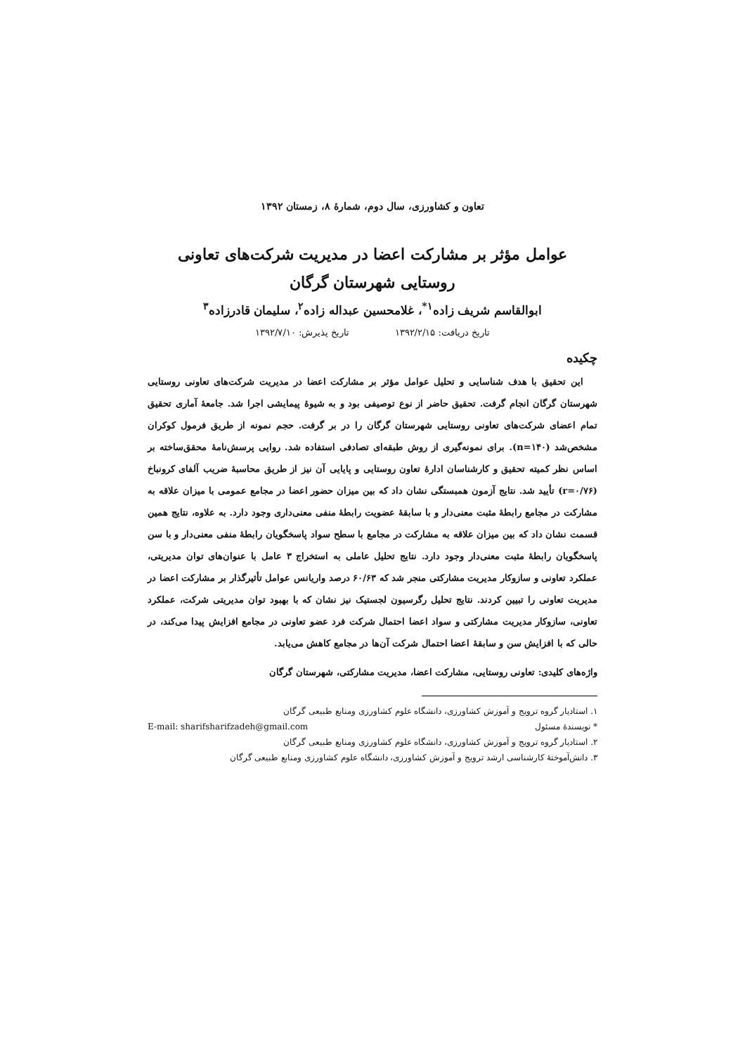تعاون و کشاورزی، سال دوم، شمارۀ ۸، زمستان ۱۳۹۲
عوامل مؤثر بر مشارکت اعضا در مدیریت شرکت‌های تعاونی
روستایی شهرستان گرگان
ابوالقاسم شریف زاده<sup>۱*</sup>، غلامحسین عبداله زاده<sup>۲</sup>، سلیمان قادرزاده<sup>۳</sup>
تاریخ دریافت: ۱۳۹۲/۲/۱۵ تاریخ پذیرش: ۱۳۹۲/۷/۱۰
چکیده
این تحقیق با هدف شناسایی و تحلیل عوامل مؤثر بر مشارکت اعضا در مدیریت شرکت‌های تعاونی روستایی شهرستان گرگان انجام گرفت. تحقیق حاضر از نوع توصیفی بود و به شیوۀ پیمایشی اجرا شد. جامعۀ آماری تحقیق تمام اعضای شرکت‌های تعاونی روستایی شهرستان گرگان را در بر گرفت. حجم نمونه از طریق فرمول کوکران مشخص‌شد (n=۱۴۰). برای نمونه‌گیری از روش طبقه‌ای تصادفی استفاده شد. روایی پرسش‌نامۀ محقق‌ساخته بر اساس نظر کمیته تحقیق و کارشناسان ادارۀ تعاون روستایی و پایایی آن نیز از طریق محاسبۀ ضریب آلفای کرونباخ (r=۰/۷۶) تأیید شد. نتایج آزمون همبستگی نشان داد که بین میزان حضور اعضا در مجامع عمومی با میزان علاقه به مشارکت در مجامع رابطۀ مثبت معنی‌دار و با سابقۀ عضویت رابطۀ منفی معنی‌داری وجود دارد. به علاوه، نتایج همین قسمت نشان داد که بین میزان علاقه به مشارکت در مجامع با سطح سواد پاسخگویان رابطۀ منفی معنی‌دار و با سن پاسخگویان رابطۀ مثبت معنی‌دار وجود دارد. نتایج تحلیل عاملی به استخراج ۳ عامل با عنوان‌های توان مدیریتی، عملکرد تعاونی و سازوکار مدیریت مشارکتی منجر شد که ۶۰/۶۳ درصد واریانس عوامل تأثیرگذار بر مشارکت اعضا در مدیریت تعاونی را تبیین کردند. نتایج تحلیل رگرسیون لجستیک نیز نشان که با بهبود توان مدیریتی شرکت، عملکرد تعاونی، سازوکار مدیریت مشارکتی و سواد اعضا احتمال شرکت فرد عضو تعاونی در مجامع افزایش پیدا می‌کند، در حالی که با افزایش سن و سابقۀ اعضا احتمال شرکت آن‌ها در مجامع کاهش می‌یابد.
واژه‌های کلیدی: تعاونی روستایی، مشارکت اعضا، مدیریت مشارکتی، شهرستان گرگان
۱. استادیار گروه ترویج و آموزش کشاورزی، دانشگاه علوم کشاورزی ومنابع طبیعی گرگان
* نویسندۀ مسئول E-mail: sharifsharifzadeh@gmail.com
۲. استادیار گروه ترویج و آموزش کشاورزی، دانشگاه علوم کشاورزی ومنابع طبیعی گرگان
۳. دانش‌آموختۀ کارشناسی ارشد ترویج و آموزش کشاورزی، دانشگاه علوم کشاورزی ومنابع طبیعی گرگان